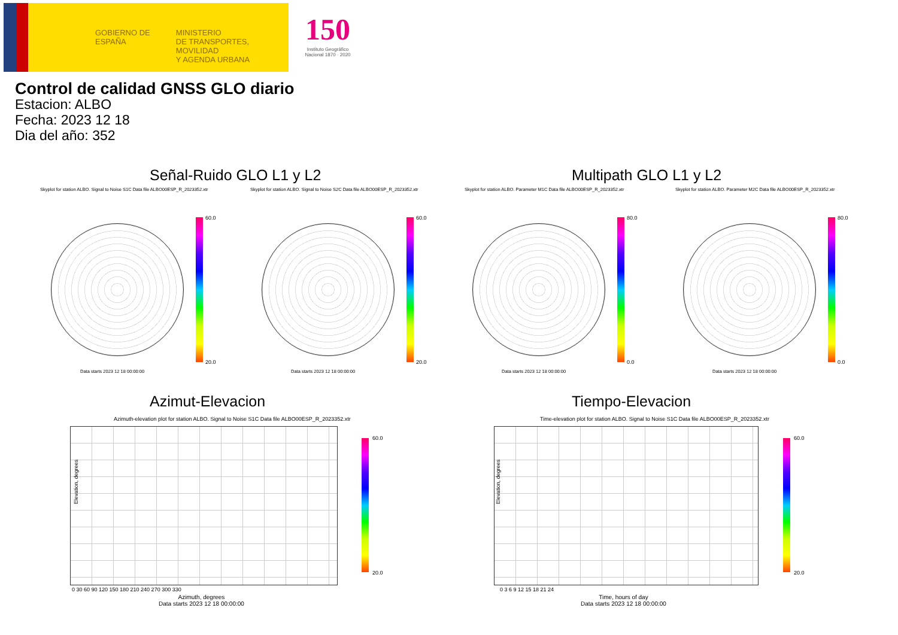GOBIERNO DE ESPAÑA
MINISTERIO
DE TRANSPORTES, MOVILIDAD
Y AGENDA URBANA
150
Instituto Geográfico Nacional 1870 · 2020
Control de calidad GNSS GLO diario
Estacion: ALBO
Fecha: 2023 12 18
Dia del año: 352
Señal-Ruido GLO L1 y L2 Multipath GLO L1 y L2
Skyplot for station ALBO. Signal to Noise S1C Data file ALBO00ESP_R_2023352.xtr Skyplot for station ALBO. Signal to Noise S2C Data file ALBO00ESP_R_2023352.xtr Skyplot for station ALBO. Parameter M1C Data file ALBO00ESP_R_2023352.xtr Skyplot for station ALBO. Parameter M2C Data file ALBO00ESP_R_2023352.xtr
60.0
20.0
60.0
20.0
80.0
0.0
80.0
0.0
Data starts 2023 12 18 00:00:00 Data starts 2023 12 18 00:00:00 Data starts 2023 12 18 00:00:00 Data starts 2023 12 18 00:00:00
Azimut-Elevacion Tiempo-Elevacion
Azimuth-elevation plot for station ALBO. Signal to Noise S1C Data file ALBO00ESP_R_2023352.xtr Time-elevation plot for station ALBO. Signal to Noise S1C Data file ALBO00ESP_R_2023352.xtr
60.0
20.0
60.0
20.0
Elevation, degrees Elevation, degrees
0 30 60 90 120 150 180 210 240 270 300 330 0 3 6 9 12 15 18 21 24
Azimuth, degrees
Data starts 2023 12 18 00:00:00
Time, hours of day
Data starts 2023 12 18 00:00:00